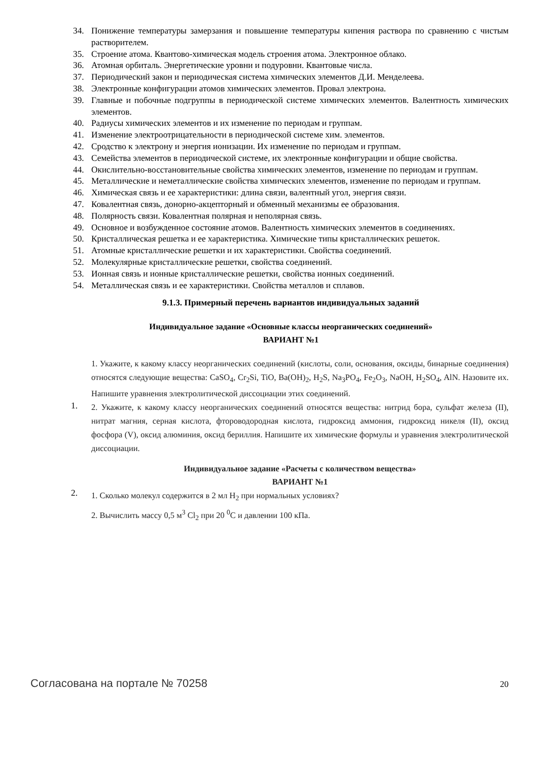34. Понижение температуры замерзания и повышение температуры кипения раствора по сравнению с чистым растворителем.
35. Строение атома. Квантово-химическая модель строения атома. Электронное облако.
36. Атомная орбиталь. Энергетические уровни и подуровни. Квантовые числа.
37. Периодический закон и периодическая система химических элементов Д.И. Менделеева.
38. Электронные конфигурации атомов химических элементов. Провал электрона.
39. Главные и побочные подгруппы в периодической системе химических элементов. Валентность химических элементов.
40. Радиусы химических элементов и их изменение по периодам и группам.
41. Изменение электроотрицательности в периодической системе хим. элементов.
42. Сродство к электрону и энергия ионизации. Их изменение по периодам и группам.
43. Семейства элементов в периодической системе, их электронные конфигурации и общие свойства.
44. Окислительно-восстановительные свойства химических элементов, изменение по периодам и группам.
45. Металлические и неметаллические свойства химических элементов, изменение по периодам и группам.
46. Химическая связь и ее характеристики: длина связи, валентный угол, энергия связи.
47. Ковалентная связь, донорно-акцепторный и обменный механизмы ее образования.
48. Полярность связи. Ковалентная полярная и неполярная связь.
49. Основное и возбужденное состояние атомов. Валентность химических элементов в соединениях.
50. Кристаллическая решетка и ее характеристика. Химические типы кристаллических решеток.
51. Атомные кристаллические решетки и их характеристики. Свойства соединений.
52. Молекулярные кристаллические решетки, свойства соединений.
53. Ионная связь и ионные кристаллические решетки, свойства ионных соединений.
54. Металлическая связь и ее характеристики. Свойства металлов и сплавов.
9.1.3. Примерный перечень вариантов индивидуальных заданий
Индивидуальное задание «Основные классы неорганических соединений»
ВАРИАНТ №1
1.
1. Укажите, к какому классу неорганических соединений (кислоты, соли, основания, оксиды, бинарные соединения) относятся следующие вещества: CaSO<sub>4</sub>, Cr<sub>2</sub>Si, TiO, Ba(OH)<sub>2</sub>, H<sub>2</sub>S, Na<sub>3</sub>PO<sub>4</sub>, Fe<sub>2</sub>O<sub>3</sub>, NaOH, H<sub>2</sub>SO<sub>4</sub>, AlN. Назовите их. Напишите уравнения электролитической диссоциации этих соединений.
2. Укажите, к какому классу неорганических соединений относятся вещества: нитрид бора, сульфат железа (II), нитрат магния, серная кислота, фтороводородная кислота, гидроксид аммония, гидроксид никеля (II), оксид фосфора (V), оксид алюминия, оксид бериллия. Напишите их химические формулы и уравнения электролитической диссоциации.
2.
Индивидуальное задание «Расчеты с количеством вещества»
ВАРИАНТ №1
1. Сколько молекул содержится в 2 мл H<sub>2</sub> при нормальных условиях?
2. Вычислить массу 0,5 м<sup>3</sup> Cl<sub>2</sub> при 20 <sup>0</sup>C и давлении 100 кПа.
Согласована на портале № 70258 20